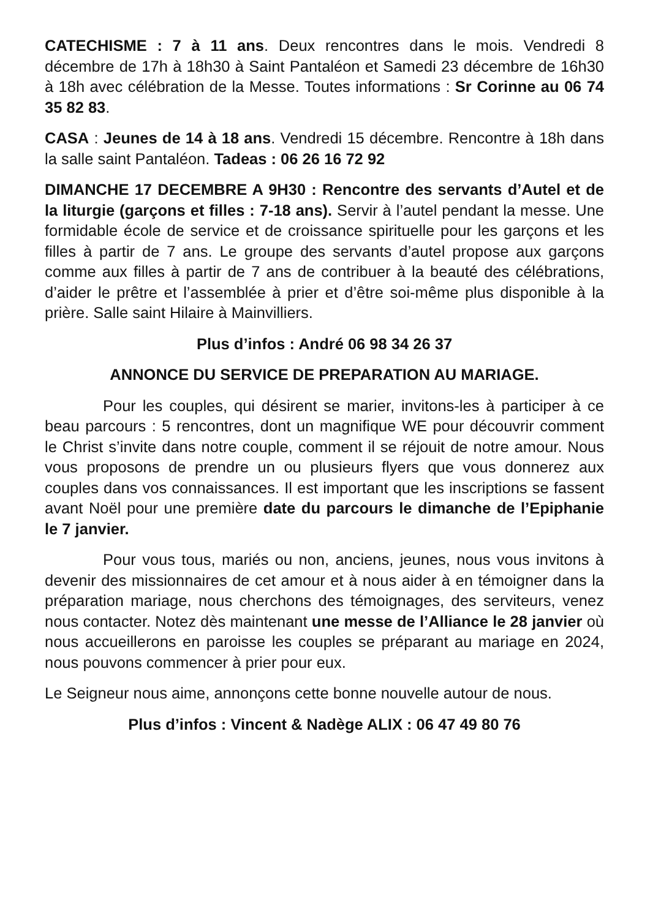CATECHISME : 7 à 11 ans. Deux rencontres dans le mois. Vendredi 8 décembre de 17h à 18h30 à Saint Pantaléon et Samedi 23 décembre de 16h30 à 18h avec célébration de la Messe. Toutes informations : Sr Corinne au 06 74 35 82 83.
CASA : Jeunes de 14 à 18 ans. Vendredi 15 décembre. Rencontre à 18h dans la salle saint Pantaléon. Tadeas : 06 26 16 72 92
DIMANCHE 17 DECEMBRE A 9H30 : Rencontre des servants d’Autel et de la liturgie (garçons et filles : 7-18 ans). Servir à l’autel pendant la messe. Une formidable école de service et de croissance spirituelle pour les garçons et les filles à partir de 7 ans. Le groupe des servants d’autel propose aux garçons comme aux filles à partir de 7 ans de contribuer à la beauté des célébrations, d’aider le prêtre et l’assemblée à prier et d’être soi-même plus disponible à la prière. Salle saint Hilaire à Mainvilliers.
Plus d’infos : André 06 98 34 26 37
ANNONCE DU SERVICE DE PREPARATION AU MARIAGE.
Pour les couples, qui désirent se marier, invitons-les à participer à ce beau parcours : 5 rencontres, dont un magnifique WE pour découvrir comment le Christ s’invite dans notre couple, comment il se réjouit de notre amour. Nous vous proposons de prendre un ou plusieurs flyers que vous donnerez aux couples dans vos connaissances. Il est important que les inscriptions se fassent avant Noël pour une première date du parcours le dimanche de l’Epiphanie le 7 janvier.
Pour vous tous, mariés ou non, anciens, jeunes, nous vous invitons à devenir des missionnaires de cet amour et à nous aider à en témoigner dans la préparation mariage, nous cherchons des témoignages, des serviteurs, venez nous contacter. Notez dès maintenant une messe de l’Alliance le 28 janvier où nous accueillerons en paroisse les couples se préparant au mariage en 2024, nous pouvons commencer à prier pour eux.
Le Seigneur nous aime, annonçons cette bonne nouvelle autour de nous.
Plus d’infos : Vincent & Nadège ALIX : 06 47 49 80 76